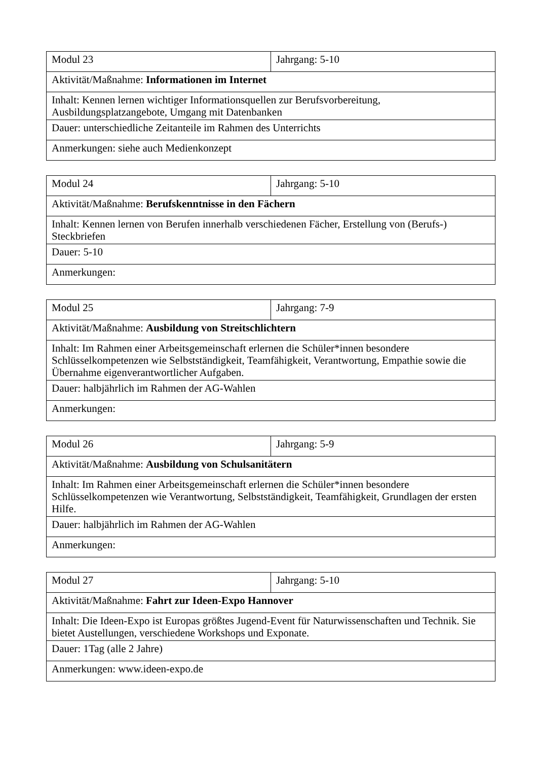| Modul 23 | Jahrgang: 5-10 |
| Aktivität/Maßnahme: Informationen im Internet | |
| Inhalt: Kennen lernen wichtiger Informationsquellen zur Berufsvorbereitung, Ausbildungsplatzangebote, Umgang mit Datenbanken | |
| Dauer: unterschiedliche Zeitanteile im Rahmen des Unterrichts | |
| Anmerkungen: siehe auch Medienkonzept | |
| Modul 24 | Jahrgang: 5-10 |
| Aktivität/Maßnahme: Berufskenntnisse in den Fächern | |
| Inhalt: Kennen lernen von Berufen innerhalb verschiedenen Fächer, Erstellung von (Berufs-) Steckbriefen | |
| Dauer: 5-10 | |
| Anmerkungen: | |
| Modul 25 | Jahrgang: 7-9 |
| Aktivität/Maßnahme: Ausbildung von Streitschlichtern | |
| Inhalt: Im Rahmen einer Arbeitsgemeinschaft erlernen die Schüler*innen besondere Schlüsselkompetenzen wie Selbstständigkeit, Teamfähigkeit, Verantwortung, Empathie sowie die Übernahme eigenverantwortlicher Aufgaben. | |
| Dauer: halbjährlich im Rahmen der AG-Wahlen | |
| Anmerkungen: | |
| Modul 26 | Jahrgang: 5-9 |
| Aktivität/Maßnahme: Ausbildung von Schulsanitätern | |
| Inhalt: Im Rahmen einer Arbeitsgemeinschaft erlernen die Schüler*innen besondere Schlüsselkompetenzen wie Verantwortung, Selbstständigkeit, Teamfähigkeit, Grundlagen der ersten Hilfe. | |
| Dauer: halbjährlich im Rahmen der AG-Wahlen | |
| Anmerkungen: | |
| Modul 27 | Jahrgang: 5-10 |
| Aktivität/Maßnahme: Fahrt zur Ideen-Expo Hannover | |
| Inhalt: Die Ideen-Expo ist Europas größtes Jugend-Event für Naturwissenschaften und Technik. Sie bietet Austellungen, verschiedene Workshops und Exponate. | |
| Dauer: 1Tag (alle 2 Jahre) | |
| Anmerkungen: www.ideen-expo.de | |